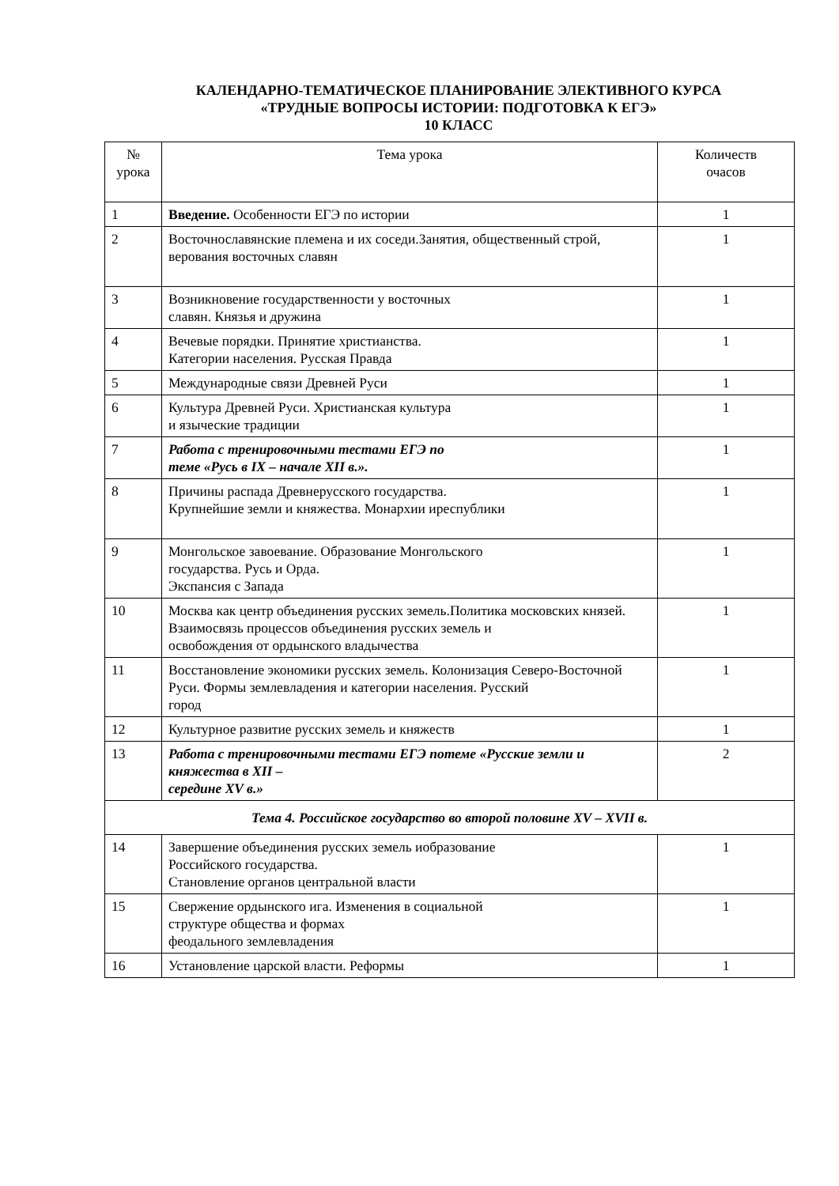КАЛЕНДАРНО-ТЕМАТИЧЕСКОЕ ПЛАНИРОВАНИЕ ЭЛЕКТИВНОГО КУРСА
«ТРУДНЫЕ ВОПРОСЫ ИСТОРИИ: ПОДГОТОВКА К ЕГЭ»
10 КЛАСС
| № урока | Тема урока | Количеств очасов |
| --- | --- | --- |
| 1 | Введение. Особенности ЕГЭ по истории | 1 |
| 2 | Восточнославянские племена и их соседи.Занятия, общественный строй, верования восточных славян | 1 |
| 3 | Возникновение государственности у восточных славян. Князья и дружина | 1 |
| 4 | Вечевые порядки. Принятие христианства. Категории населения. Русская Правда | 1 |
| 5 | Международные связи Древней Руси | 1 |
| 6 | Культура Древней Руси. Христианская культура и языческие традиции | 1 |
| 7 | Работа с тренировочными тестами ЕГЭ по теме «Русь в IX – начале XII в.». | 1 |
| 8 | Причины распада Древнерусского государства. Крупнейшие земли и княжества. Монархии иреспублики | 1 |
| 9 | Монгольское завоевание. Образование Монгольского государства. Русь и Орда. Экспансия с Запада | 1 |
| 10 | Москва как центр объединения русских земель.Политика московских князей. Взаимосвязь процессов объединения русских земель и освобождения от ордынского владычества | 1 |
| 11 | Восстановление экономики русских земель. Колонизация Северо-Восточной Руси. Формы землевладения и категории населения. Русский город | 1 |
| 12 | Культурное развитие русских земель и княжеств | 1 |
| 13 | Работа с тренировочными тестами ЕГЭ потеме «Русские земли и княжества в XII – середине XV в.» | 2 |
| Тема 4. Российское государство во второй половине XV – XVII в. | | |
| 14 | Завершение объединения русских земель иобразование Российского государства. Становление органов центральной власти | 1 |
| 15 | Свержение ордынского ига. Изменения в социальной структуре общества и формах феодального землевладения | 1 |
| 16 | Установление царской власти. Реформы | 1 |